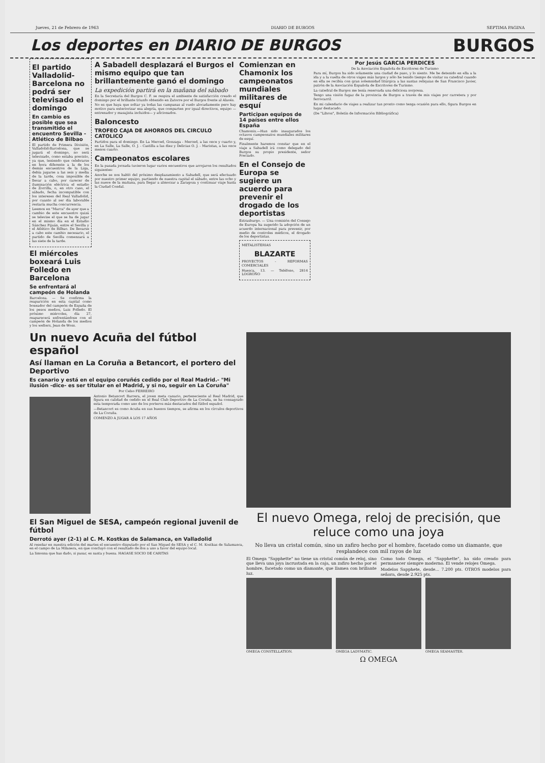Jueves, 21 de Febrero de 1963 DIARIO DE BURGOS SEPTIMA PAGINA
Los deportes en DIARIO DE BURGOS
BURGOS
El partido Valladolid-Barcelona no podrá ser televisado el domingo
En cambio es posible que sea transmitido el encuentro Sevilla - Atlético de Bilbao
El partido de Primera División, Valladolid-Barcelona, que se jugará el domingo, no será televisado, como estaba previsto, ya que, teniendo que celebrarse en hora diferente a la de los demás encuentros de la Liga, debía jugarse a las seis y media de la tarde, cosa imposible de llevar a cabo, por carecer de iluminación eléctrica el estadio de Zorrilla, o, en otro caso, el sábado, fecha incompatible con los intereses del Real Valladolid, por cuanto al ser día laborable restaría mucha concurrencia.
Leemos en "Marca" de ayer que a cambio de este encuentro quizá se televise el que se ha de jugar en el mismo día en el Estadio Sánchez Pijuán, entre el Sevilla y el Atlético de Bilbao. De llevarse a cabo este cambio necesario, el partido de Sevilla comenzará a las siete de la tarde.
El miércoles boxeará Luis Folledo en Barcelona
Se enfrentará al campeón de Holanda
Barcelona. — Se confirma la reaparición en esta capital como boxeador del campeón de España de los pesos medios, Luis Folledo. El próximo miércoles, día 27, reaparecerá enfrentándose con el campeón de Holanda de los medios y los welters, Jean de Woss.
A Sabadell desplazará el Burgos el mismo equipo que tan brillantemente ganó el domingo
La expedición partirá en la mañana del sábado
En la Secretaría del Burgos C. F. se respira el ambiente de satisfacción creado el domingo por el brillante triunfo obtenido en Zatorre por el Burgos frente al Alavés.
No es que haya que soltar ya todas las campanas al vuelo alocadamente pero hay motivo para exteriorizar esa alegría, que comparten por igual directivos, equipo —entrenador y masajista incluidos— y aficionados.
Baloncesto
TROFEO CAJA DE AHORROS DEL CIRCULO CATOLICO
Partidos para el domingo. En La Merced, Gonzaga - Merced, a las once y cuarto y, en La Salle, La Salle, O. J. - Castilla a las diez y Delicias O. J. - Maristas, a las once menos cuarto.
Campeonatos escolares
En la pasada jornada tuvieron lugar varios encuentros que arrojaron los resultados siguientes:
Anoche se nos habló del próximo desplazamiento a Sabadell, que será efectuado por nuestro primer equipo, partiendo de nuestra capital el sábado, entre las ocho y las nueve de la mañana, para llegar a almorzar a Zaragoza y continuar viaje hasta la Ciudad Condal.
Comienzan en Chamonix los campeonatos mundiales militares de esquí
Participan equipos de 14 países entre ellos España
Chamonix.—Han sido inaugurados los octavos campeonatos mundiales militares de esquí.
Finalmente haremos constar que en el viaje a Sabadell irá como delegado del Burgos su propio presidente, señor Preciado.
En el Consejo de Europa se sugiere un acuerdo para prevenir el drogado de los deportistas
Estrasburgo. — Una comisión del Consejo de Europa ha sugerido la adopción de un acuerdo internacional para prevenir, por medio de controles médicos, el drogado de los deportistas.
METALISTERIAS
BLAZARTE
PROYECTOS - REFORMAS COMERCIALES
Huesca, 13. — Teléfono, 2814 LOGROÑO
Por Jesús GARCIA PERDICES
De la Asociación Española de Escritores de Turismo
Para mí, Burgos ha sido solamente una ciudad de paso, y lo siento. Me he detenido en ella a la ida y a la vuelta de otros viajes más largos y sólo he tenido tiempo de visitar su catedral cuando en ella se recibía con gran solemnidad litúrgica a las santas reliquias de San Francisco Javier, patrón de la Asociación Española de Escritores de Turismo.
La catedral de Burgos me tenía reservada una deliciosa sorpresa.
Tengo una visión fugaz de la provincia de Burgos a través de mis viajes por carretera y por ferrocarril.
En mi calendario de viajes a realizar tan pronto como tenga ocasión para ello, figura Burgos en lugar destacado.
(De "Libros", Boletín de Información Bibliográfica)
Un nuevo Acuña del fútbol español
Así llaman en La Coruña a Betancort, el portero del Deportivo
Es canario y está en el equipo coruñés cedido por el Real Madrid.- "Mi ilusión -dice- es ser titular en el Madrid, y si no, seguir en La Coruña"
Por Celso FERREIRO
Antonio Betancort Barrera, el joven meta canario, perteneciente al Real Madrid, que figura en calidad de cedido en el Real Club Deportivo de La Coruña, se ha consagrado esta temporada como uno de los porteros más destacados del fútbol español.
—Betancort es como Acuña en sus buenos tiempos, se afirma en los círculos deportivos de La Coruña.
COMENZO A JUGAR A LOS 17 AÑOS
El San Miguel de SESA, campeón regional juvenil de fútbol
Derrotó ayer (2-1) al C. M. Kostkas de Salamanca, en Valladolid
Al reseñar en nuestra edición del martes el encuentro disputado por el San Miguel de SESA y el C. M. Kostkas de Salamanca, en el campo de La Milanera, en que concluyó con el resultado de dos a uno a favor del equipo local.
La limosna que has dado, si pasar, es santa y buena. HAGASE SOCIO DE CARITAS
El nuevo Omega, reloj de precisión, que reluce como una joya
No lleva un cristal común, sino un zafiro hecho por el hombre, facetado como un diamante, que resplandece con mil rayos de luz
El Omega "Sapphette" no tiene un cristal común de reloj, sino que lleva una joya incrustada en la caja, un zafiro hecho por el hombre, facetado como un diamante, que llamea con brillante luz.
Como todo Omega, el "Sapphette", ha sido creado para permanecer siempre moderno. El vende relojes Omega.
Modelos Sapphete, desde... 7.200 pts. OTROS modelos para señora, desde 2.925 pts.
OMEGA CONSTELLATION. OMEGA LADYMATIC.
Ω OMEGA
OMEGA SEAMASTER.